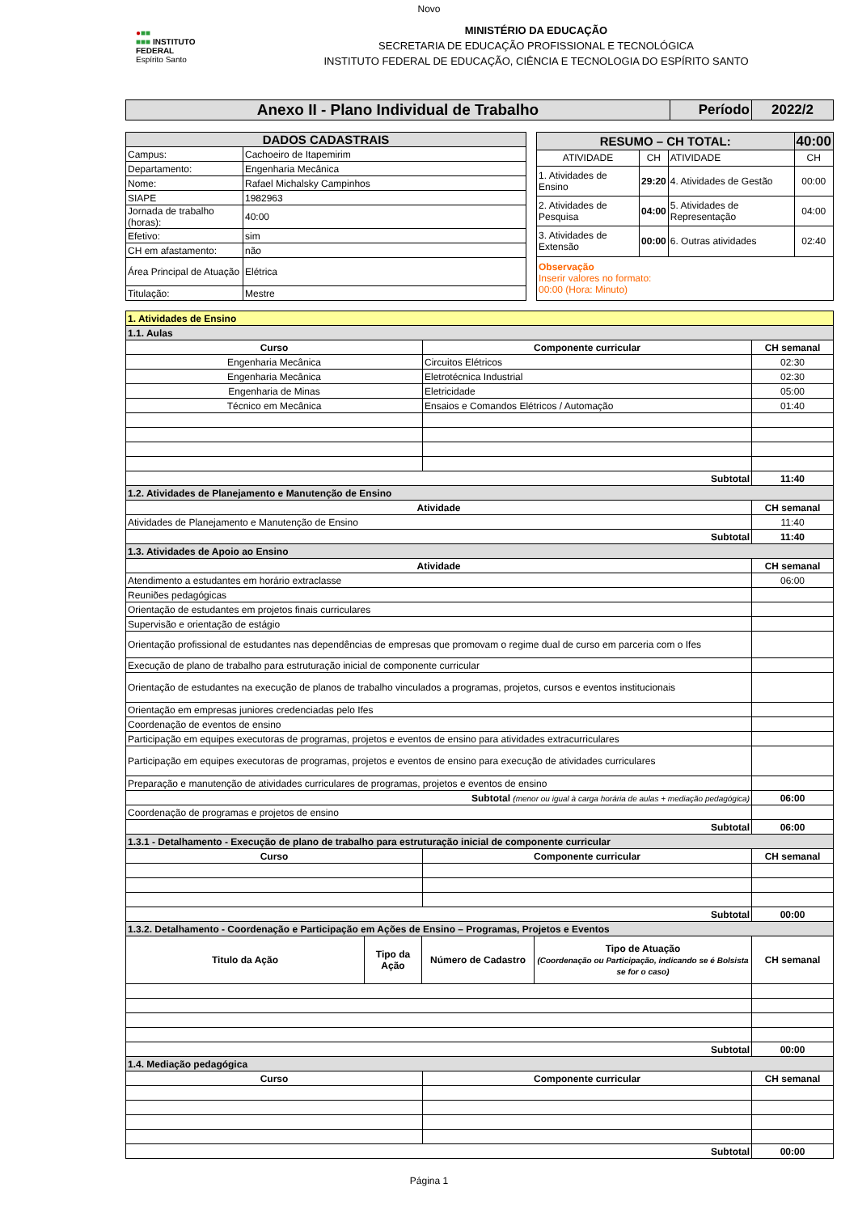Novo
●■■
■■■ INSTITUTO FEDERAL
Espírito Santo
MINISTÉRIO DA EDUCAÇÃO
SECRETARIA DE EDUCAÇÃO PROFISSIONAL E TECNOLÓGICA
INSTITUTO FEDERAL DE EDUCAÇÃO, CIÊNCIA E TECNOLOGIA DO ESPÍRITO SANTO
| Anexo II - Plano Individual de Trabalho | Período | 2022/2 |
| DADOS CADASTRAIS | |
| --- | --- |
| Campus: | Cachoeiro de Itapemirim |
| Departamento: | Engenharia Mecânica |
| Nome: | Rafael Michalsky Campinhos |
| SIAPE | 1982963 |
| Jornada de trabalho (horas): | 40:00 |
| Efetivo: | sim |
| CH em afastamento: | não |
| Área Principal de Atuação | Elétrica |
| Titulação: | Mestre |
| RESUMO – CH TOTAL: | | | 40:00 |
| --- | --- | --- | --- |
| ATIVIDADE | CH | ATIVIDADE | CH |
| 1. Atividades de Ensino | 29:20 | 4. Atividades de Gestão | 00:00 |
| 2. Atividades de Pesquisa | 04:00 | 5. Atividades de Representação | 04:00 |
| 3. Atividades de Extensão | 00:00 | 6. Outras atividades | 02:40 |
| Observação Inserir valores no formato: 00:00 (Hora: Minuto) | | | |
| 1. Atividades de Ensino | | |
| 1.1. Aulas | | |
| Curso | Componente curricular | CH semanal |
| Engenharia Mecânica | Circuitos Elétricos | 02:30 |
| Engenharia Mecânica | Eletrotécnica Industrial | 02:30 |
| Engenharia de Minas | Eletricidade | 05:00 |
| Técnico em Mecânica | Ensaios e Comandos Elétricos / Automação | 01:40 |
| Subtotal | | 11:40 |
| 1.2. Atividades de Planejamento e Manutenção de Ensino | | |
| Atividade | | CH semanal |
| Atividades de Planejamento e Manutenção de Ensino | | 11:40 |
| Subtotal | | 11:40 |
| 1.3. Atividades de Apoio ao Ensino | | |
| Atividade | | CH semanal |
| Atendimento a estudantes em horário extraclasse | | 06:00 |
| Reuniões pedagógicas | | |
| Orientação de estudantes em projetos finais curriculares | | |
| Supervisão e orientação de estágio | | |
| Orientação profissional de estudantes nas dependências de empresas que promovam o regime dual de curso em parceria com o Ifes | | |
| Execução de plano de trabalho para estruturação inicial de componente curricular | | |
| Orientação de estudantes na execução de planos de trabalho vinculados a programas, projetos, cursos e eventos institucionais | | |
| Orientação em empresas juniores credenciadas pelo Ifes | | |
| Coordenação de eventos de ensino | | |
| Participação em equipes executoras de programas, projetos e eventos de ensino para atividades extracurriculares | | |
| Participação em equipes executoras de programas, projetos e eventos de ensino para execução de atividades curriculares | | |
| Preparação e manutenção de atividades curriculares de programas, projetos e eventos de ensino | | |
| Subtotal (menor ou igual à carga horária de aulas + mediação pedagógica) | | 06:00 |
| Coordenação de programas e projetos de ensino | | |
| Subtotal | | 06:00 |
| 1.3.1 - Detalhamento - Execução de plano de trabalho para estruturação inicial de componente curricular | | |
| Curso | Componente curricular | CH semanal |
| Subtotal | | 00:00 |
| 1.3.2. Detalhamento - Coordenação e Participação em Ações de Ensino – Programas, Projetos e Eventos | | |
| / Titulo da Ação / Tipo da Ação / Número de Cadastro / Tipo de Atuação (Coordenação ou Participação, indicando se é Bolsista se for o caso) / / --- / --- / --- / --- / | | CH semanal |
| Subtotal | | 00:00 |
| 1.4. Mediação pedagógica | | |
| Curso | Componente curricular | CH semanal |
| Subtotal | | 00:00 |
Página 1